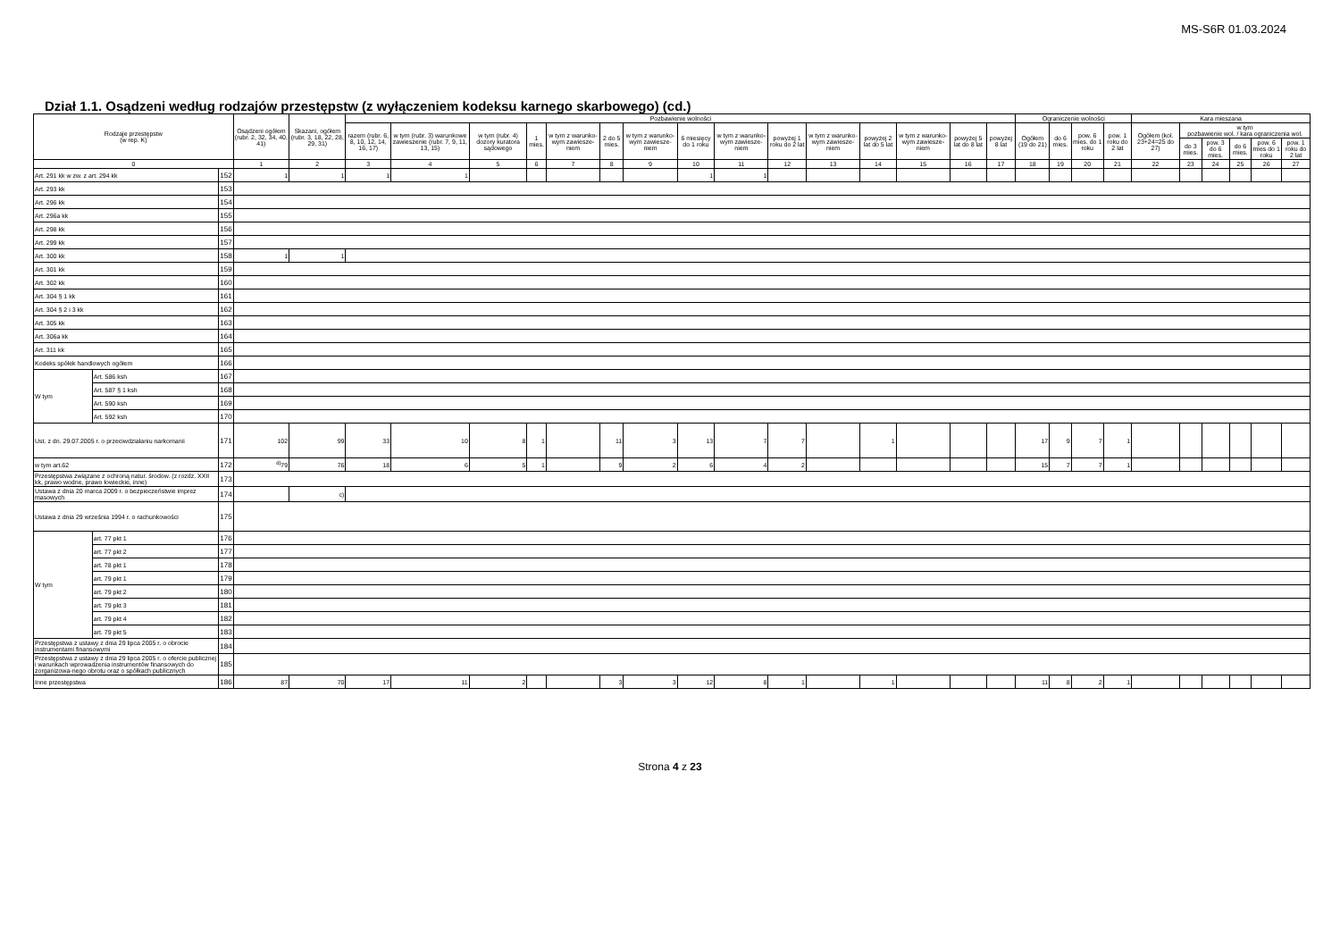MS-S6R 01.03.2024
Dział 1.1. Osądzeni według rodzajów przestępstw (z wyłączeniem kodeksu karnego skarbowego) (cd.)
| Rodzaje przestępstw (w rep. K) | | | Osądzeni ogółem (rubr. 2, 32, 34, 40, 41) | Skazani, ogółem (rubr. 3, 18, 22, 28, 29, 31) | Pozbawienie wolności | | | | | | | | | | | | | | | Ograniczenie wolności | | | | Kara mieszana | | | | | |
| --- | --- | --- | --- | --- | --- | --- | --- | --- | --- | --- | --- | --- | --- | --- | --- | --- | --- | --- | --- | --- | --- | --- | --- | --- | --- | --- | --- | --- | --- |
| | | | | | razem (rubr. 6, 8, 10, 12, 14, 16, 17) | w tym (rubr. 3) warunkowe zawieszenie (rubr. 7, 9, 11, 13, 15) | w tym (rubr. 4) dozory kuratora sądowego | 1 mies. | w tym z warunko-wym zawiesze-niem | 2 do 5 mies. | w tym z warunko-wym zawiesze-niem | 6 miesięcy do 1 roku | w tym z warunko-wym zawiesze-niem | powyżej 1 roku do 2 lat | w tym z warunko-wym zawiesze-niem | powyżej 2 lat do 5 lat | w tym z warunko-wym zawiesze-niem | powyżej 5 lat do 8 lat | powyżej 8 lat | Ogółem (19 do 21) | do 6 mies. | pow. 6 mies. do 1 roku | pow. 1 roku do 2 lat | Ogółem (kol. 23+24=25 do 27) | w tym pozbawienie wol. / kara ograniczenia wol. | | | | |
| | | | | | | | | | | | | | | | | | | | | | | | | | do 3 mies. | pow. 3 do 6 mies. | do 6 mies. | pow. 6 mies do 1 roku | pow. 1 roku do 2 lat |
| 0 | | | 1 | 2 | 3 | 4 | 5 | 6 | 7 | 8 | 9 | 10 | 11 | 12 | 13 | 14 | 15 | 16 | 17 | 18 | 19 | 20 | 21 | 22 | 23 | 24 | 25 | 26 | 27 |
| Art. 291 kk w zw. z art. 294 kk | | 152 | 1 | 1 | 1 | 1 | | | | | | 1 | 1 | | | | | | | | | | | | | | | | |
| Art. 293 kk | | 153 | | | | | | | | | | | | | | | | | | | | | | | | | | | |
| Art. 296 kk | | 154 | | | | | | | | | | | | | | | | | | | | | | | | | | | |
| Art. 296a kk | | 155 | | | | | | | | | | | | | | | | | | | | | | | | | | | |
| Art. 298 kk | | 156 | | | | | | | | | | | | | | | | | | | | | | | | | | | |
| Art. 299 kk | | 157 | | | | | | | | | | | | | | | | | | | | | | | | | | | |
| Art. 300 kk | | 158 | 1 | 1 | | | | | | | | | | | | | | | | | | | | | | | | | |
| Art. 301 kk | | 159 | | | | | | | | | | | | | | | | | | | | | | | | | | | |
| Art. 302 kk | | 160 | | | | | | | | | | | | | | | | | | | | | | | | | | | |
| Art. 304 § 1 kk | | 161 | | | | | | | | | | | | | | | | | | | | | | | | | | | |
| Art. 304 § 2 i 3 kk | | 162 | | | | | | | | | | | | | | | | | | | | | | | | | | | |
| Art. 305 kk | | 163 | | | | | | | | | | | | | | | | | | | | | | | | | | | |
| Art. 306a kk | | 164 | | | | | | | | | | | | | | | | | | | | | | | | | | | |
| Art. 311 kk | | 165 | | | | | | | | | | | | | | | | | | | | | | | | | | | |
| Kodeks spółek handlowych ogółem | | 166 | | | | | | | | | | | | | | | | | | | | | | | | | | | |
| W tym | Art. 586 ksh | 167 | | | | | | | | | | | | | | | | | | | | | | | | | | | |
| | Art. 587 § 1 ksh | 168 | | | | | | | | | | | | | | | | | | | | | | | | | | | |
| | Art. 590 ksh | 169 | | | | | | | | | | | | | | | | | | | | | | | | | | | |
| | Art. 592 ksh | 170 | | | | | | | | | | | | | | | | | | | | | | | | | | | |
| Ust. z dn. 29.07.2005 r. o przeciwdziałaniu narkomanii | | 171 | 102 | 99 | 33 | 10 | 8 | 1 | | 11 | 3 | 13 | 7 | 7 | | 1 | | | | 17 | 9 | 7 | 1 | | | | | | |
| w tym art.62 | | 172 | <sup>d)</sup> 79 | 76 | 18 | 6 | 5 | 1 | | 9 | 2 | 6 | 4 | 2 | | | | | | 15 | 7 | 7 | 1 | | | | | | |
| Przestępstwa związane z ochroną natur. środow. (z rozdz. XXII kk, prawo wodne, prawo łowieckie, inne) | | 173 | | | | | | | | | | | | | | | | | | | | | | | | | | | |
| Ustawa z dnia 20 marca 2009 r. o bezpieczeństwie imprez masowych | | 174 | | c) | | | | | | | | | | | | | | | | | | | | | | | | | |
| Ustawa z dnia 29 września 1994 r. o rachunkowości | | 175 | | | | | | | | | | | | | | | | | | | | | | | | | | | |
| W tym | art. 77 pkt 1 | 176 | | | | | | | | | | | | | | | | | | | | | | | | | | | |
| | art. 77 pkt 2 | 177 | | | | | | | | | | | | | | | | | | | | | | | | | | | |
| | art. 78 pkt 1 | 178 | | | | | | | | | | | | | | | | | | | | | | | | | | | |
| | art. 79 pkt 1 | 179 | | | | | | | | | | | | | | | | | | | | | | | | | | | |
| | art. 79 pkt 2 | 180 | | | | | | | | | | | | | | | | | | | | | | | | | | | |
| | art. 79 pkt 3 | 181 | | | | | | | | | | | | | | | | | | | | | | | | | | | |
| | art. 79 pkt 4 | 182 | | | | | | | | | | | | | | | | | | | | | | | | | | | |
| | art. 79 pkt 5 | 183 | | | | | | | | | | | | | | | | | | | | | | | | | | | |
| Przestępstwa z ustawy z dnia 29 lipca 2005 r. o obrocie instrumentami finansowymi | | 184 | | | | | | | | | | | | | | | | | | | | | | | | | | | |
| Przestępstwa z ustawy z dnia 29 lipca 2005 r. o ofercie publicznej i warunkach wprowadzenia instrumentów finansowych do zorganizowa-nego obrotu oraz o spółkach publicznych | | 185 | | | | | | | | | | | | | | | | | | | | | | | | | | | |
| Inne przestępstwa | | 186 | 87 | 70 | 17 | 11 | 2 | | | 3 | 3 | 12 | 8 | 1 | | 1 | | | | 11 | 8 | 2 | 1 | | | | | | |
Strona 4 z 23